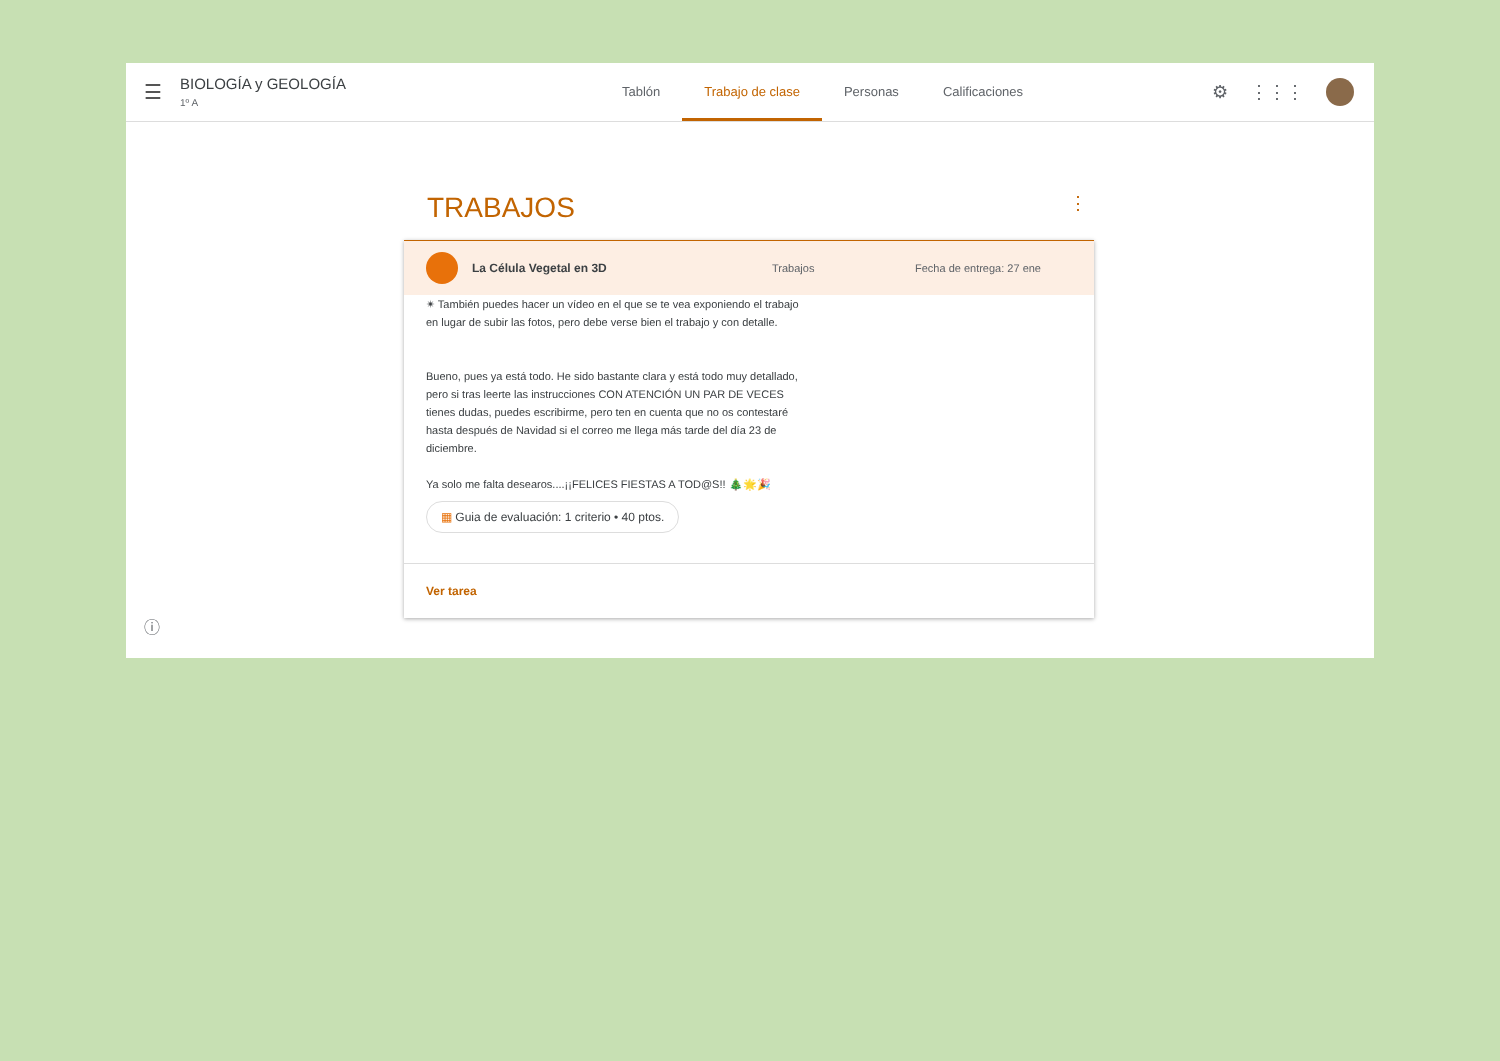☰
BIOLOGÍA y GEOLOGÍA
1º A
Tablón Trabajo de clase Personas Calificaciones
⚙ ⋮⋮⋮
TRABAJOS ⋮
La Célula Vegetal en 3D Trabajos Fecha de entrega: 27 ene
✴ También puedes hacer un vídeo en el que se te vea exponiendo el trabajo en lugar de subir las fotos, pero debe verse bien el trabajo y con detalle.
Bueno, pues ya está todo. He sido bastante clara y está todo muy detallado, pero si tras leerte las instrucciones CON ATENCIÓN UN PAR DE VECES tienes dudas, puedes escribirme, pero ten en cuenta que no os contestaré hasta después de Navidad si el correo me llega más tarde del día 23 de diciembre.
Ya solo me falta desearos....¡¡FELICES FIESTAS A TOD@S!! 🎄🌟🎉
▦ Guia de evaluación: 1 criterio • 40 ptos.
Ver tarea
ⓘ